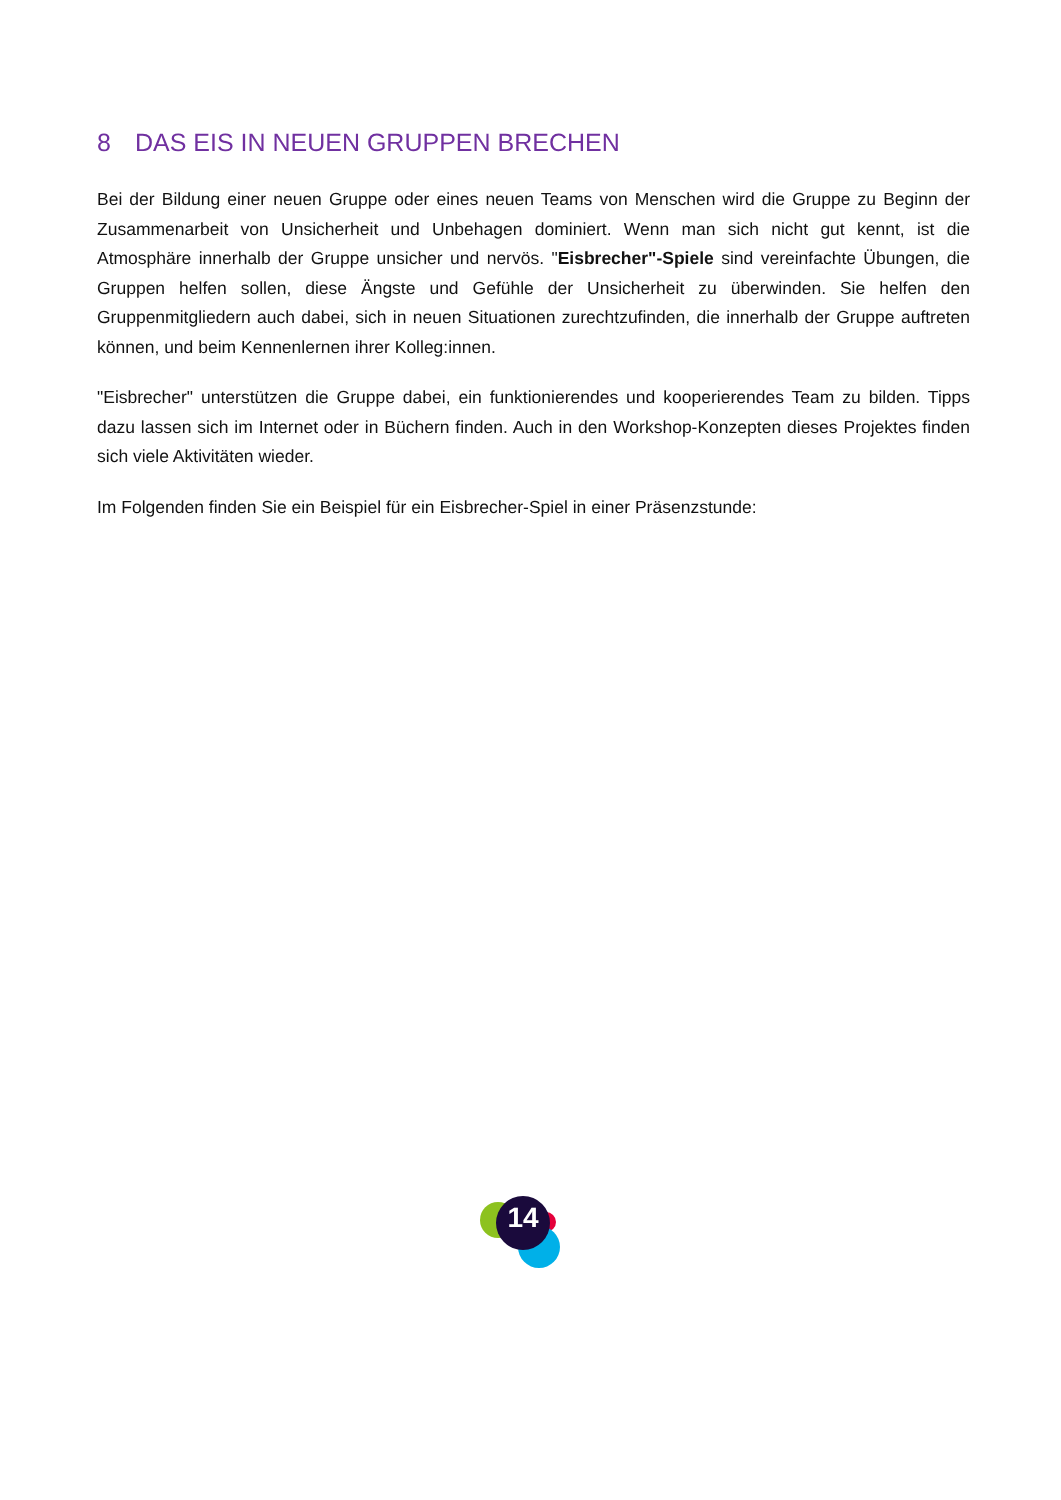8 DAS EIS IN NEUEN GRUPPEN BRECHEN
Bei der Bildung einer neuen Gruppe oder eines neuen Teams von Menschen wird die Gruppe zu Beginn der Zusammenarbeit von Unsicherheit und Unbehagen dominiert. Wenn man sich nicht gut kennt, ist die Atmosphäre innerhalb der Gruppe unsicher und nervös. "Eisbrecher"-Spiele sind vereinfachte Übungen, die Gruppen helfen sollen, diese Ängste und Gefühle der Unsicherheit zu überwinden. Sie helfen den Gruppenmitgliedern auch dabei, sich in neuen Situationen zurechtzufinden, die innerhalb der Gruppe auftreten können, und beim Kennenlernen ihrer Kolleg:innen.
"Eisbrecher" unterstützen die Gruppe dabei, ein funktionierendes und kooperierendes Team zu bilden. Tipps dazu lassen sich im Internet oder in Büchern finden. Auch in den Workshop-Konzepten dieses Projektes finden sich viele Aktivitäten wieder.
Im Folgenden finden Sie ein Beispiel für ein Eisbrecher-Spiel in einer Präsenzstunde:
14